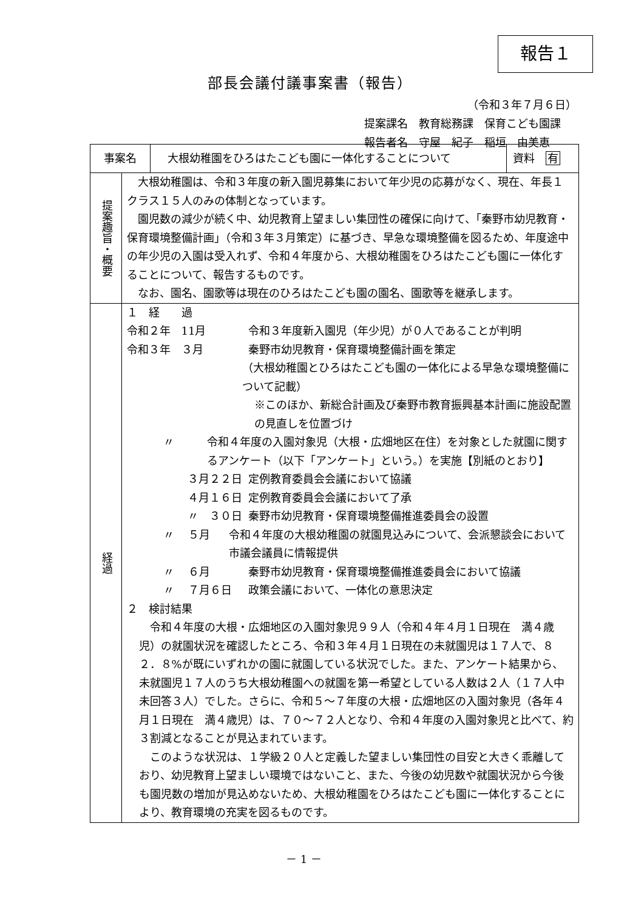報告１
部長会議付議事案書（報告）
（令和３年７月６日）
提案課名　教育総務課　保育こども園課
報告者名　守屋　紀子　稲垣　由美恵
| 事案名 大根幼稚園をひろはたこども園に一体化することについて 資料 有 | |
| 提案趣旨・概要 | 大根幼稚園は、令和３年度の新入園児募集において年少児の応募がなく、現在、年長１クラス１５人のみの体制となっています。 園児数の減少が続く中、幼児教育上望ましい集団性の確保に向けて、「秦野市幼児教育・保育環境整備計画」（令和３年３月策定）に基づき、早急な環境整備を図るため、年度途中の年少児の入園は受入れず、令和４年度から、大根幼稚園をひろはたこども園に一体化することについて、報告するものです。 なお、園名、園歌等は現在のひろはたこども園の園名、園歌等を継承します。 |
| 経過 | １ 経 過 令和２年 11月 令和３年度新入園児（年少児）が０人であることが判明 令和３年 ３月 秦野市幼児教育・保育環境整備計画を策定 （大根幼稚園とひろはたこども園の一体化による早急な環境整備について記載） ※このほか、新総合計画及び秦野市教育振興基本計画に施設配置の見直しを位置づけ 〃 令和４年度の入園対象児（大根・広畑地区在住）を対象とした就園に関するアンケート（以下「アンケート」という。）を実施【別紙のとおり】 ３月２２日 定例教育委員会会議において協議 ４月１６日 定例教育委員会会議において了承 〃 ３０日 秦野市幼児教育・保育環境整備推進委員会の設置 〃 ５月 令和４年度の大根幼稚園の就園見込みについて、会派懇談会において市議会議員に情報提供 〃 ６月 秦野市幼児教育・保育環境整備推進委員会において協議 〃 ７月６日 政策会議において、一体化の意思決定 ２ 検討結果 令和４年度の大根・広畑地区の入園対象児９９人（令和４年４月１日現在 満４歳児）の就園状況を確認したところ、令和３年４月１日現在の未就園児は１７人で、８２．８%が既にいずれかの園に就園している状況でした。また、アンケート結果から、未就園児１７人のうち大根幼稚園への就園を第一希望としている人数は２人（１７人中未回答３人）でした。さらに、令和５～７年度の大根・広畑地区の入園対象児（各年４月１日現在 満４歳児）は、７０～７２人となり、令和４年度の入園対象児と比べて、約３割減となることが見込まれています。 このような状況は、１学級２０人と定義した望ましい集団性の目安と大きく乖離しており、幼児教育上望ましい環境ではないこと、また、今後の幼児数や就園状況から今後も園児数の増加が見込めないため、大根幼稚園をひろはたこども園に一体化することにより、教育環境の充実を図るものです。 |
－ 1 －